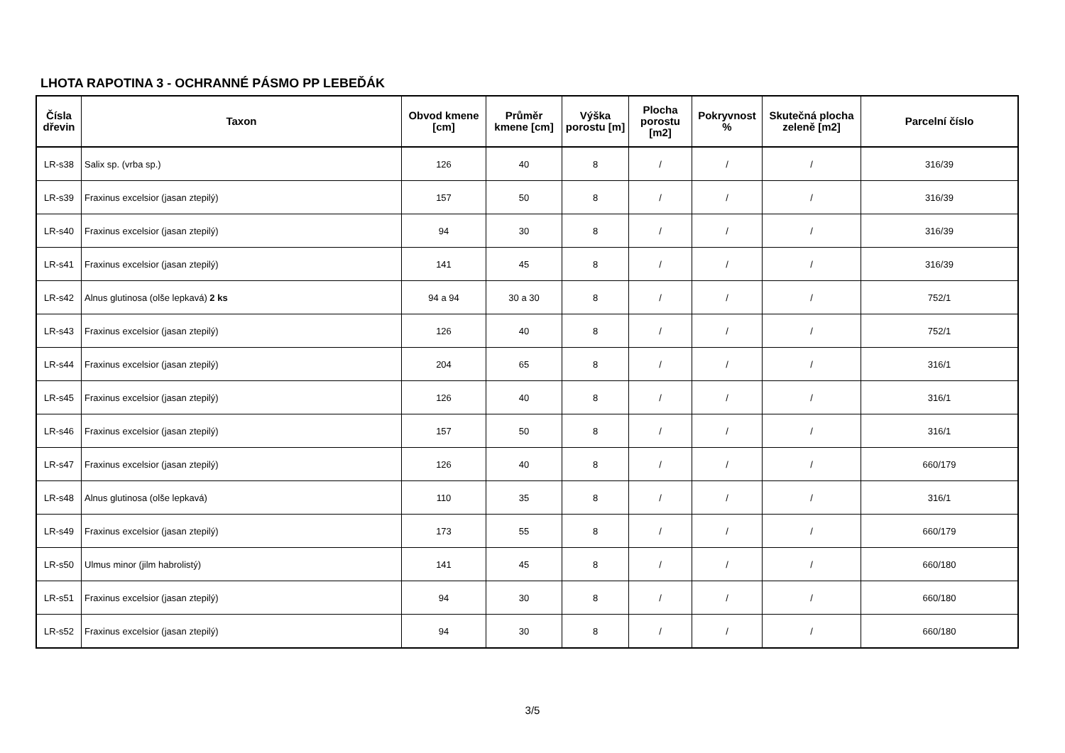LHOTA RAPOTINA 3 - OCHRANNÉ PÁSMO PP LEBEĎÁK
| Čísla dřevin | Taxon | Obvod kmene [cm] | Průměr kmene [cm] | Výška porostu [m] | Plocha porostu [m2] | Pokryvnost % | Skutečná plocha zeleně [m2] | Parcelní číslo |
| --- | --- | --- | --- | --- | --- | --- | --- | --- |
| LR-s38 | Salix sp. (vrba sp.) | 126 | 40 | 8 | / | / | / | 316/39 |
| LR-s39 | Fraxinus excelsior (jasan ztepilý) | 157 | 50 | 8 | / | / | / | 316/39 |
| LR-s40 | Fraxinus excelsior (jasan ztepilý) | 94 | 30 | 8 | / | / | / | 316/39 |
| LR-s41 | Fraxinus excelsior (jasan ztepilý) | 141 | 45 | 8 | / | / | / | 316/39 |
| LR-s42 | Alnus glutinosa (olše lepkavá) 2 ks | 94 a 94 | 30 a 30 | 8 | / | / | / | 752/1 |
| LR-s43 | Fraxinus excelsior (jasan ztepilý) | 126 | 40 | 8 | / | / | / | 752/1 |
| LR-s44 | Fraxinus excelsior (jasan ztepilý) | 204 | 65 | 8 | / | / | / | 316/1 |
| LR-s45 | Fraxinus excelsior (jasan ztepilý) | 126 | 40 | 8 | / | / | / | 316/1 |
| LR-s46 | Fraxinus excelsior (jasan ztepilý) | 157 | 50 | 8 | / | / | / | 316/1 |
| LR-s47 | Fraxinus excelsior (jasan ztepilý) | 126 | 40 | 8 | / | / | / | 660/179 |
| LR-s48 | Alnus glutinosa (olše lepkavá) | 110 | 35 | 8 | / | / | / | 316/1 |
| LR-s49 | Fraxinus excelsior (jasan ztepilý) | 173 | 55 | 8 | / | / | / | 660/179 |
| LR-s50 | Ulmus minor (jilm habrolistý) | 141 | 45 | 8 | / | / | / | 660/180 |
| LR-s51 | Fraxinus excelsior (jasan ztepilý) | 94 | 30 | 8 | / | / | / | 660/180 |
| LR-s52 | Fraxinus excelsior (jasan ztepilý) | 94 | 30 | 8 | / | / | / | 660/180 |
3/5